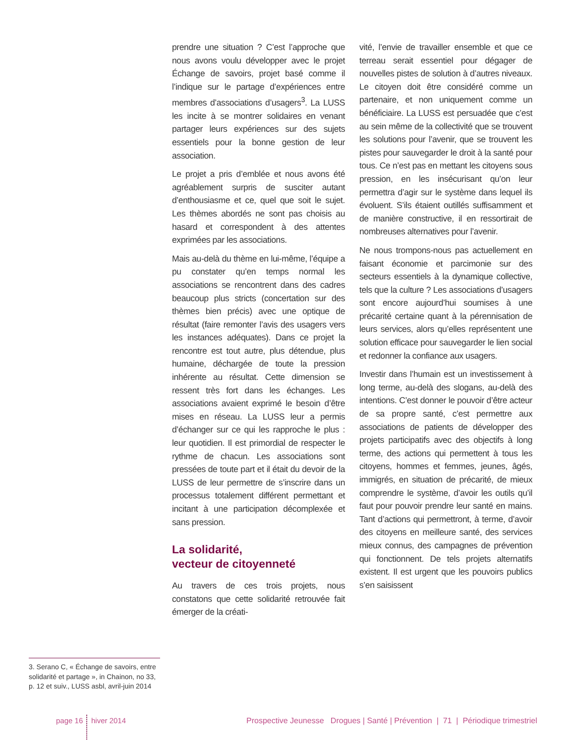prendre une situation ? C’est l’approche que nous avons voulu développer avec le projet Échange de savoirs, projet basé comme il l’indique sur le partage d’expériences entre membres d’associations d’usagers<sup>3</sup>. La LUSS les incite à se montrer solidaires en venant partager leurs expériences sur des sujets essentiels pour la bonne gestion de leur association.
Le projet a pris d’emblée et nous avons été agréablement surpris de susciter autant d’enthousiasme et ce, quel que soit le sujet. Les thèmes abordés ne sont pas choisis au hasard et correspondent à des attentes exprimées par les associations.
Mais au-delà du thème en lui-même, l’équipe a pu constater qu’en temps normal les associations se rencontrent dans des cadres beaucoup plus stricts (concertation sur des thèmes bien précis) avec une optique de résultat (faire remonter l’avis des usagers vers les instances adéquates). Dans ce projet la rencontre est tout autre, plus détendue, plus humaine, déchargée de toute la pression inhérente au résultat. Cette dimension se ressent très fort dans les échanges. Les associations avaient exprimé le besoin d’être mises en réseau. La LUSS leur a permis d’échanger sur ce qui les rapproche le plus : leur quotidien. Il est primordial de respecter le rythme de chacun. Les associations sont pressées de toute part et il était du devoir de la LUSS de leur permettre de s’inscrire dans un processus totalement différent permettant et incitant à une participation décomplexée et sans pression.
La solidarité,
vecteur de citoyenneté
Au travers de ces trois projets, nous constatons que cette solidarité retrouvée fait émerger de la créati-
vité, l’envie de travailler ensemble et que ce terreau serait essentiel pour dégager de nouvelles pistes de solution à d’autres niveaux. Le citoyen doit être considéré comme un partenaire, et non uniquement comme un bénéficiaire. La LUSS est persuadée que c’est au sein même de la collectivité que se trouvent les solutions pour l’avenir, que se trouvent les pistes pour sauvegarder le droit à la santé pour tous. Ce n’est pas en mettant les citoyens sous pression, en les insécurisant qu’on leur permettra d’agir sur le système dans lequel ils évoluent. S’ils étaient outillés suffisamment et de manière constructive, il en ressortirait de nombreuses alternatives pour l’avenir.
Ne nous trompons-nous pas actuellement en faisant économie et parcimonie sur des secteurs essentiels à la dynamique collective, tels que la culture ? Les associations d’usagers sont encore aujourd’hui soumises à une précarité certaine quant à la pérennisation de leurs services, alors qu’elles représentent une solution efficace pour sauvegarder le lien social et redonner la confiance aux usagers.
Investir dans l’humain est un investissement à long terme, au-delà des slogans, au-delà des intentions. C’est donner le pouvoir d’être acteur de sa propre santé, c’est permettre aux associations de patients de développer des projets participatifs avec des objectifs à long terme, des actions qui permettent à tous les citoyens, hommes et femmes, jeunes, âgés, immigrés, en situation de précarité, de mieux comprendre le système, d’avoir les outils qu’il faut pour pouvoir prendre leur santé en mains. Tant d’actions qui permettront, à terme, d’avoir des citoyens en meilleure santé, des services mieux connus, des campagnes de prévention qui fonctionnent. De tels projets alternatifs existent. Il est urgent que les pouvoirs publics s’en saisissent
3. Serano C, « Échange de savoirs, entre solidarité et partage », in Chainon, no 33, p. 12 et suiv., LUSS asbl, avril-juin 2014
page 16 hiver 2014
Prospective Jeunesse Drogues | Santé | Prévention | 71 | Périodique trimestriel